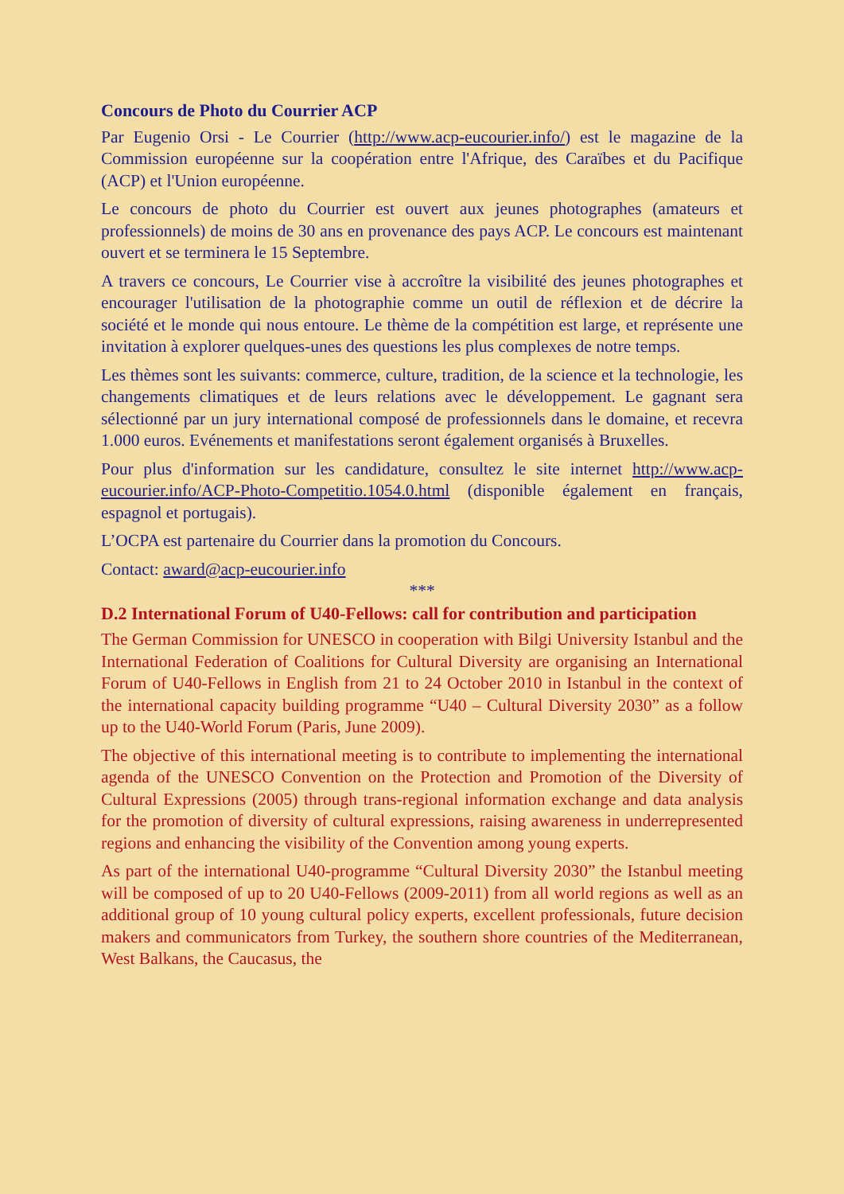Concours de Photo du Courrier ACP
Par Eugenio Orsi - Le Courrier (http://www.acp-eucourier.info/) est le magazine de la Commission européenne sur la coopération entre l'Afrique, des Caraïbes et du Pacifique (ACP) et l'Union européenne.
Le concours de photo du Courrier est ouvert aux jeunes photographes (amateurs et professionnels) de moins de 30 ans en provenance des pays ACP. Le concours est maintenant ouvert et se terminera le 15 Septembre.
A travers ce concours, Le Courrier vise à accroître la visibilité des jeunes photographes et encourager l'utilisation de la photographie comme un outil de réflexion et de décrire la société et le monde qui nous entoure. Le thème de la compétition est large, et représente une invitation à explorer quelques-unes des questions les plus complexes de notre temps.
Les thèmes sont les suivants: commerce, culture, tradition, de la science et la technologie, les changements climatiques et de leurs relations avec le développement. Le gagnant sera sélectionné par un jury international composé de professionnels dans le domaine, et recevra 1.000 euros. Evénements et manifestations seront également organisés à Bruxelles.
Pour plus d'information sur les candidature, consultez le site internet http://www.acp-eucourier.info/ACP-Photo-Competitio.1054.0.html (disponible également en français, espagnol et portugais).
L’OCPA est partenaire du Courrier dans la promotion du Concours.
Contact: award@acp-eucourier.info
***
D.2 International Forum of U40-Fellows: call for contribution and participation
The German Commission for UNESCO in cooperation with Bilgi University Istanbul and the International Federation of Coalitions for Cultural Diversity are organising an International Forum of U40-Fellows in English from 21 to 24 October 2010 in Istanbul in the context of the international capacity building programme “U40 – Cultural Diversity 2030” as a follow up to the U40-World Forum (Paris, June 2009).
The objective of this international meeting is to contribute to implementing the international agenda of the UNESCO Convention on the Protection and Promotion of the Diversity of Cultural Expressions (2005) through trans-regional information exchange and data analysis for the promotion of diversity of cultural expressions, raising awareness in underrepresented regions and enhancing the visibility of the Convention among young experts.
As part of the international U40-programme “Cultural Diversity 2030” the Istanbul meeting will be composed of up to 20 U40-Fellows (2009-2011) from all world regions as well as an additional group of 10 young cultural policy experts, excellent professionals, future decision makers and communicators from Turkey, the southern shore countries of the Mediterranean, West Balkans, the Caucasus, the